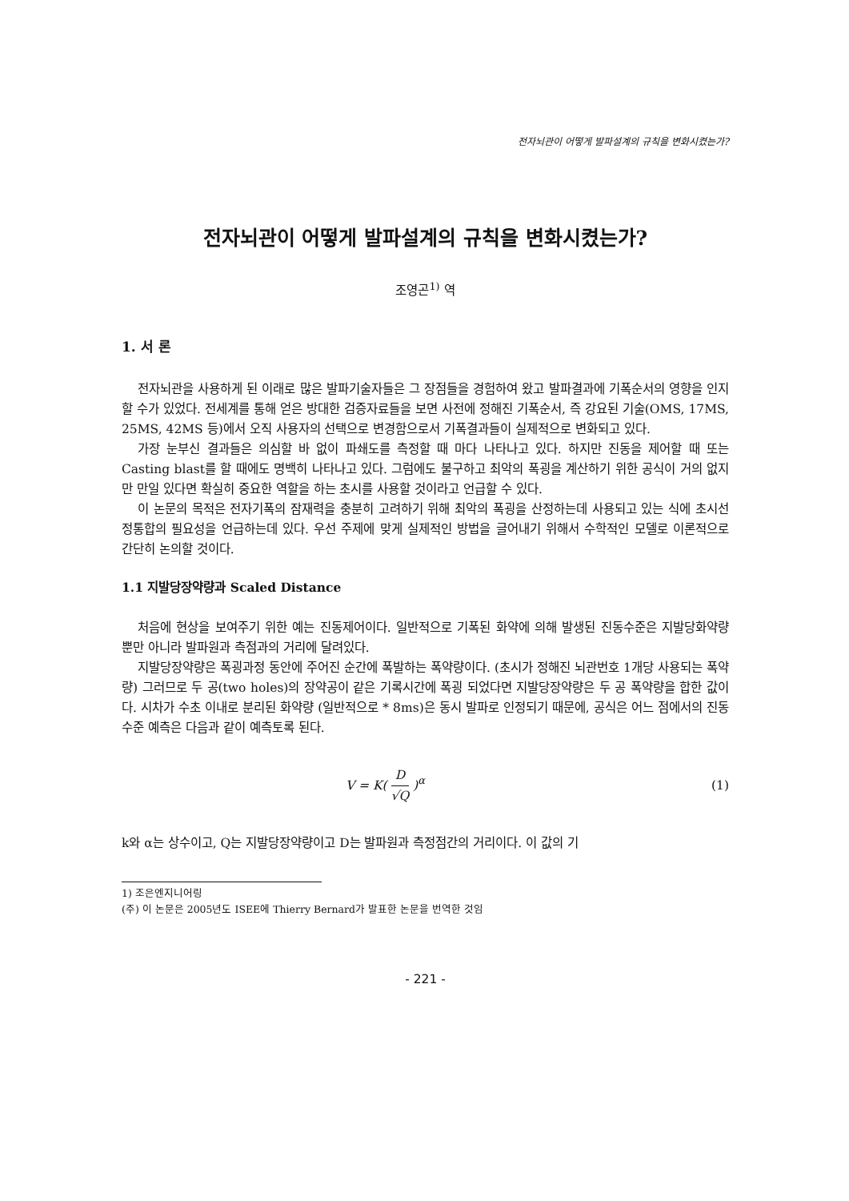전자뇌관이 어떻게 발파설계의 규칙을 변화시켰는가?
전자뇌관이 어떻게 발파설계의 규칙을 변화시켰는가?
조영곤<sup>1)</sup> 역
1. 서 론
전자뇌관을 사용하게 된 이래로 많은 발파기술자들은 그 장점들을 경험하여 왔고 발파결과에 기폭순서의 영향을 인지할 수가 있었다. 전세계를 통해 얻은 방대한 검증자료들을 보면 사전에 정해진 기폭순서, 즉 강요된 기술(OMS, 17MS, 25MS, 42MS 등)에서 오직 사용자의 선택으로 변경함으로서 기폭결과들이 실제적으로 변화되고 있다.
가장 눈부신 결과들은 의심할 바 없이 파쇄도를 측정할 때 마다 나타나고 있다. 하지만 진동을 제어할 때 또는 Casting blast를 할 때에도 명백히 나타나고 있다. 그럼에도 불구하고 최악의 폭굉을 계산하기 위한 공식이 거의 없지만 만일 있다면 확실히 중요한 역할을 하는 초시를 사용할 것이라고 언급할 수 있다.
이 논문의 목적은 전자기폭의 잠재력을 충분히 고려하기 위해 최악의 폭굉을 산정하는데 사용되고 있는 식에 초시선정통합의 필요성을 언급하는데 있다. 우선 주제에 맞게 실제적인 방법을 글어내기 위해서 수학적인 모델로 이론적으로 간단히 논의할 것이다.
1.1 지발당장약량과 Scaled Distance
처음에 현상을 보여주기 위한 예는 진동제어이다. 일반적으로 기폭된 화약에 의해 발생된 진동수준은 지발당화약량 뿐만 아니라 발파원과 측점과의 거리에 달려있다.
지발당장약량은 폭굉과정 동안에 주어진 순간에 폭발하는 폭약량이다. (초시가 정해진 뇌관번호 1개당 사용되는 폭약량) 그러므로 두 공(two holes)의 장약공이 같은 기록시간에 폭굉 되었다면 지발당장약량은 두 공 폭약량을 합한 값이다. 시차가 수초 이내로 분리된 화약량 (일반적으로 * 8ms)은 동시 발파로 인정되기 때문에, 공식은 어느 점에서의 진동수준 예측은 다음과 같이 예측토록 된다.
V = K( D √Q )<sup>α</sup> (1)
k와 α는 상수이고, Q는 지발당장약량이고 D는 발파원과 측정점간의 거리이다. 이 값의 기
1) 조은엔지니어링
(주) 이 논문은 2005년도 ISEE에 Thierry Bernard가 발표한 논문을 번역한 것임
- 221 -